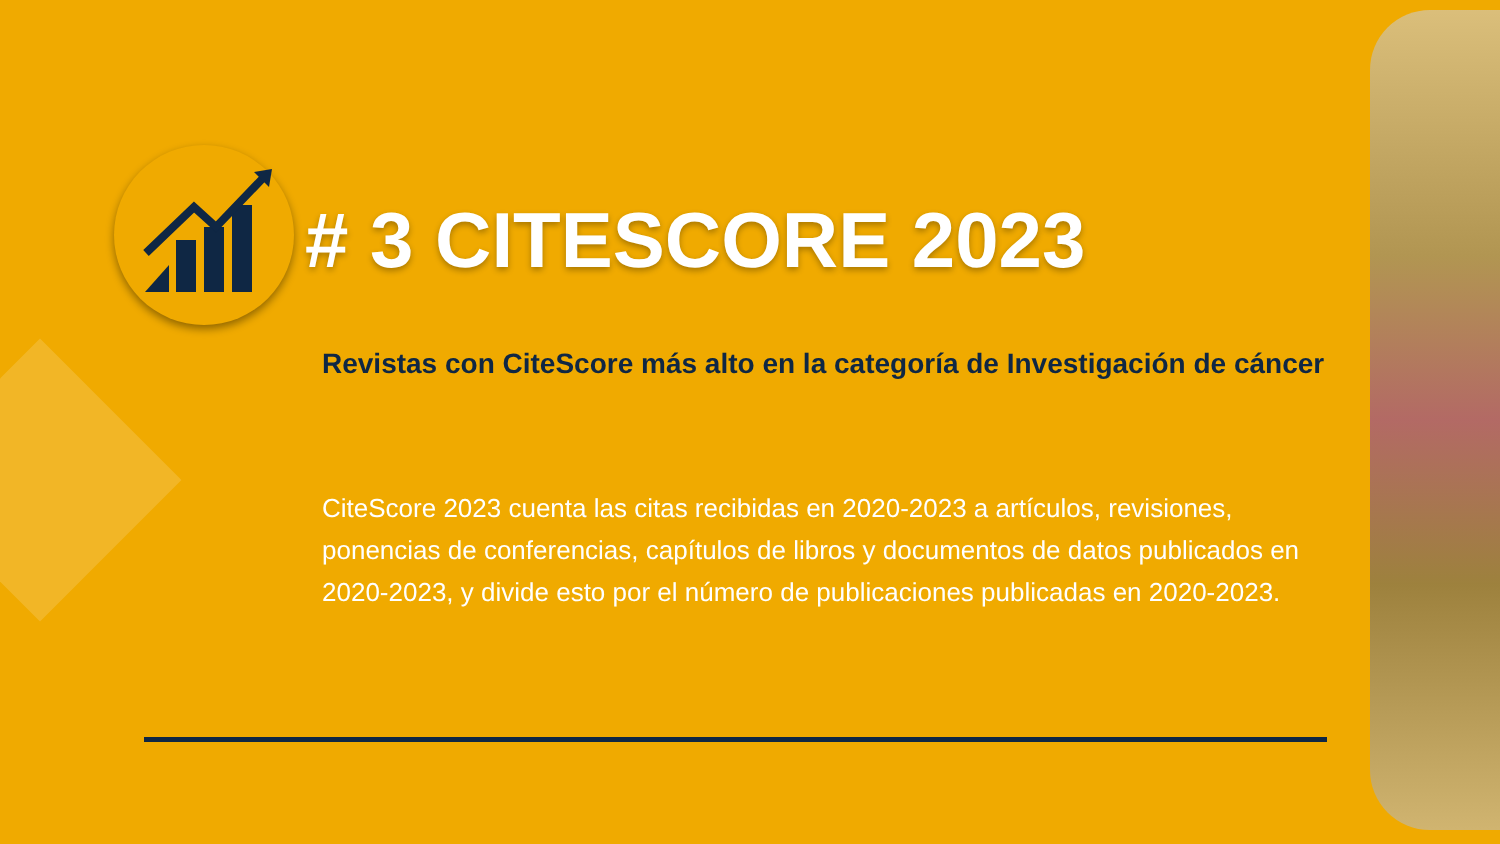# 3 CITESCORE 2023
Revistas con CiteScore más alto en la categoría de Investigación de cáncer
CiteScore 2023 cuenta las citas recibidas en 2020-2023 a artículos, revisiones, ponencias de conferencias, capítulos de libros y documentos de datos publicados en 2020-2023, y divide esto por el número de publicaciones publicadas en 2020-2023.